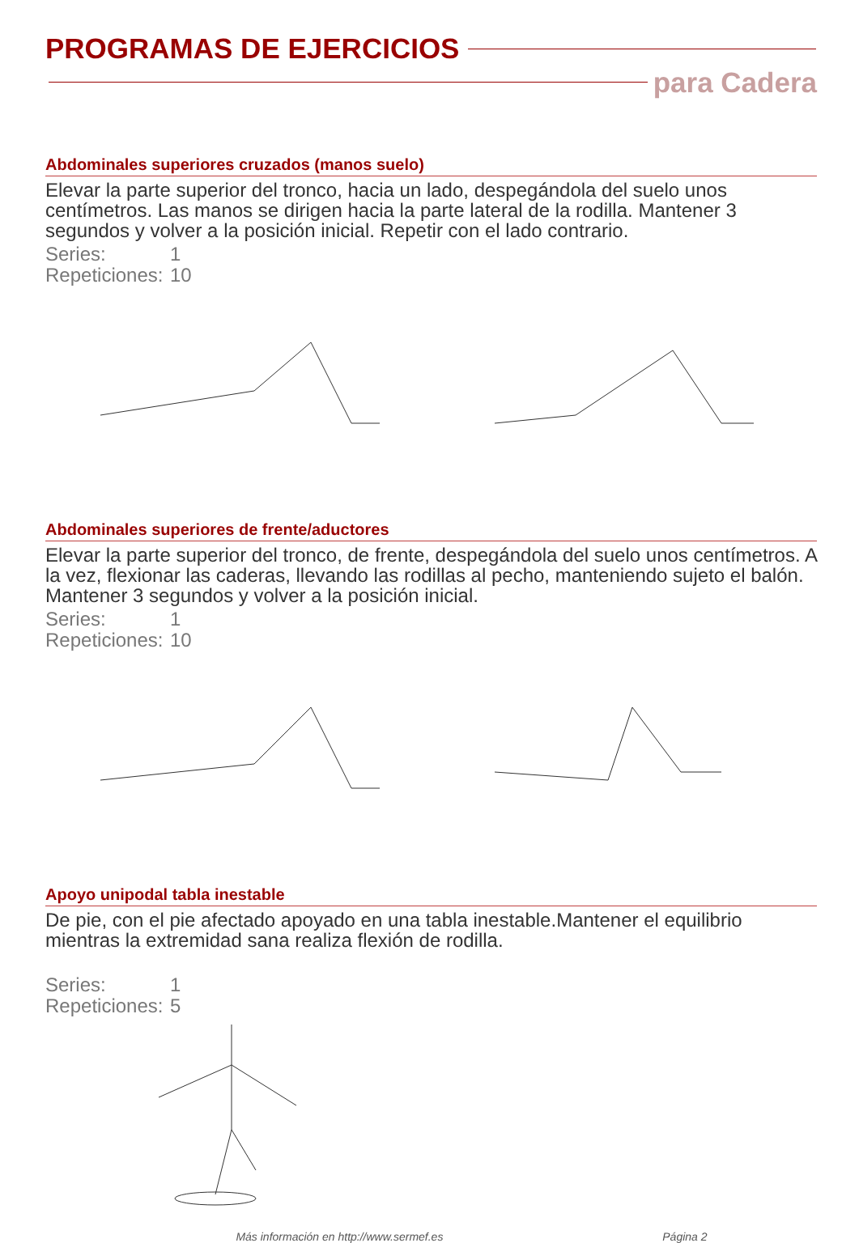PROGRAMAS DE EJERCICIOS
para Cadera
Abdominales superiores cruzados (manos suelo)
Elevar la parte superior del tronco, hacia un lado, despegándola del suelo unos centímetros. Las manos se dirigen hacia la parte lateral de la rodilla. Mantener 3 segundos y volver a la posición inicial. Repetir con el lado contrario.
Series: 1
Repeticiones: 10
Abdominales superiores de frente/aductores
Elevar la parte superior del tronco, de frente, despegándola del suelo unos centímetros. A la vez, flexionar las caderas, llevando las rodillas al pecho, manteniendo sujeto el balón. Mantener 3 segundos y volver a la posición inicial.
Series: 1
Repeticiones: 10
Apoyo unipodal tabla inestable
De pie, con el pie afectado apoyado en una tabla inestable.Mantener el equilibrio mientras la extremidad sana realiza flexión de rodilla.
Series: 1
Repeticiones: 5
Más información en http://www.sermef.es Página 2